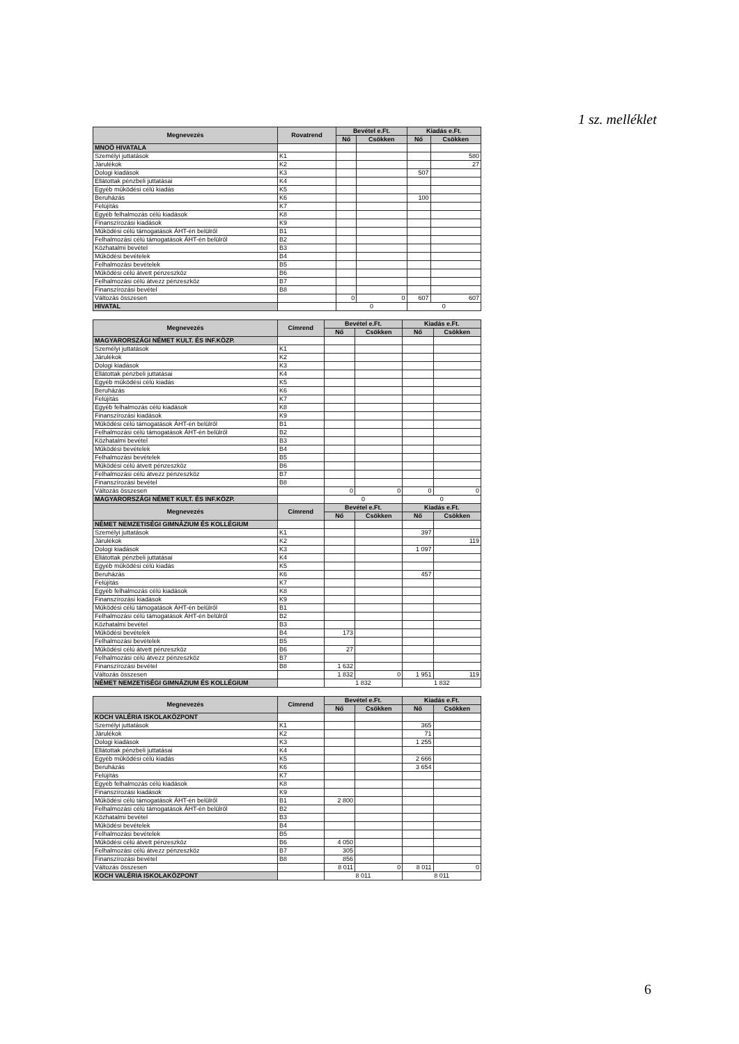1 sz. melléklet
| Megnevezés | Rovatrend | Bevétel e.Ft. | | Kiadás e.Ft. | |
| --- | --- | --- | --- | --- | --- |
| | | Nő | Csökken | Nő | Csökken |
| MNOÖ HIVATALA | | | | | |
| Személyi juttatások | K1 | | | | 580 |
| Járulékok | K2 | | | | 27 |
| Dologi kiadások | K3 | | | 507 | |
| Ellátottak pénzbeli juttatásai | K4 | | | | |
| Egyéb működési célú kiadás | K5 | | | | |
| Beruházás | K6 | | | 100 | |
| Felújítás | K7 | | | | |
| Egyéb felhalmozás célú kiadások | K8 | | | | |
| Finanszírozási kiadások | K9 | | | | |
| Működési célú támogatások ÁHT-én belülről | B1 | | | | |
| Felhalmozási célú támogatások ÁHT-én belülről | B2 | | | | |
| Közhatalmi bevétel | B3 | | | | |
| Működési bevételek | B4 | | | | |
| Felhalmozási bevételek | B5 | | | | |
| Működési célú átvett pénzeszköz | B6 | | | | |
| Felhalmozási célú átvezz pénzeszköz | B7 | | | | |
| Finanszírozási bevétel | B8 | | | | |
| Változás összesen | | 0 | 0 | 607 | 607 |
| HIVATAL | | 0 | | 0 | |
| Megnevezés | Címrend | Bevétel e.Ft. | | Kiadás e.Ft. | |
| --- | --- | --- | --- | --- | --- |
| | | Nő | Csökken | Nő | Csökken |
| MAGYARORSZÁGI NÉMET KULT. ÉS INF.KÖZP. | | | | | |
| Személyi juttatások | K1 | | | | |
| Járulékok | K2 | | | | |
| Dologi kiadások | K3 | | | | |
| Ellátottak pénzbeli juttatásai | K4 | | | | |
| Egyéb működési célú kiadás | K5 | | | | |
| Beruházás | K6 | | | | |
| Felújítás | K7 | | | | |
| Egyéb felhalmozás célú kiadások | K8 | | | | |
| Finanszírozási kiadások | K9 | | | | |
| Működési célú támogatások ÁHT-én belülről | B1 | | | | |
| Felhalmozási célú támogatások ÁHT-én belülről | B2 | | | | |
| Közhatalmi bevétel | B3 | | | | |
| Működési bevételek | B4 | | | | |
| Felhalmozási bevételek | B5 | | | | |
| Működési célú átvett pénzeszköz | B6 | | | | |
| Felhalmozási célú átvezz pénzeszköz | B7 | | | | |
| Finanszírozási bevétel | B8 | | | | |
| Változás összesen | | 0 | 0 | 0 | 0 |
| MAGYARORSZÁGI NÉMET KULT. ÉS INF.KÖZP. | | 0 | | 0 | |
| Megnevezés | Címrend | Bevétel e.Ft. | | Kiadás e.Ft. | |
| | | Nő | Csökken | Nő | Csökken |
| NÉMET NEMZETISÉGI GIMNÁZIUM ÉS KOLLÉGIUM | | | | | |
| Személyi juttatások | K1 | | | 397 | |
| Járulékok | K2 | | | | 119 |
| Dologi kiadások | K3 | | | 1 097 | |
| Ellátottak pénzbeli juttatásai | K4 | | | | |
| Egyéb működési célú kiadás | K5 | | | | |
| Beruházás | K6 | | | 457 | |
| Felújítás | K7 | | | | |
| Egyéb felhalmozás célú kiadások | K8 | | | | |
| Finanszírozási kiadások | K9 | | | | |
| Működési célú támogatások ÁHT-én belülről | B1 | | | | |
| Felhalmozási célú támogatások ÁHT-én belülről | B2 | | | | |
| Közhatalmi bevétel | B3 | | | | |
| Működési bevételek | B4 | 173 | | | |
| Felhalmozási bevételek | B5 | | | | |
| Működési célú átvett pénzeszköz | B6 | 27 | | | |
| Felhalmozási célú átvezz pénzeszköz | B7 | | | | |
| Finanszírozási bevétel | B8 | 1 632 | | | |
| Változás összesen | | 1 832 | 0 | 1 951 | 119 |
| NÉMET NEMZETISÉGI GIMNÁZIUM ÉS KOLLÉGIUM | | 1 832 | | 1 832 | |
| Megnevezés | Címrend | Bevétel e.Ft. | | Kiadás e.Ft. | |
| --- | --- | --- | --- | --- | --- |
| | | Nő | Csökken | Nő | Csökken |
| KOCH VALÉRIA ISKOLAKÖZPONT | | | | | |
| Személyi juttatások | K1 | | | 365 | |
| Járulékok | K2 | | | 71 | |
| Dologi kiadások | K3 | | | 1 255 | |
| Ellátottak pénzbeli juttatásai | K4 | | | | |
| Egyéb működési célú kiadás | K5 | | | 2 666 | |
| Beruházás | K6 | | | 3 654 | |
| Felújítás | K7 | | | | |
| Egyéb felhalmozás célú kiadások | K8 | | | | |
| Finanszírozási kiadások | K9 | | | | |
| Működési célú támogatások ÁHT-én belülről | B1 | 2 800 | | | |
| Felhalmozási célú támogatások ÁHT-én belülről | B2 | | | | |
| Közhatalmi bevétel | B3 | | | | |
| Működési bevételek | B4 | | | | |
| Felhalmozási bevételek | B5 | | | | |
| Működési célú átvett pénzeszköz | B6 | 4 050 | | | |
| Felhalmozási célú átvezz pénzeszköz | B7 | 305 | | | |
| Finanszírozási bevétel | B8 | 856 | | | |
| Változás összesen | | 8 011 | 0 | 8 011 | 0 |
| KOCH VALÉRIA ISKOLAKÖZPONT | | 8 011 | | 8 011 | |
6